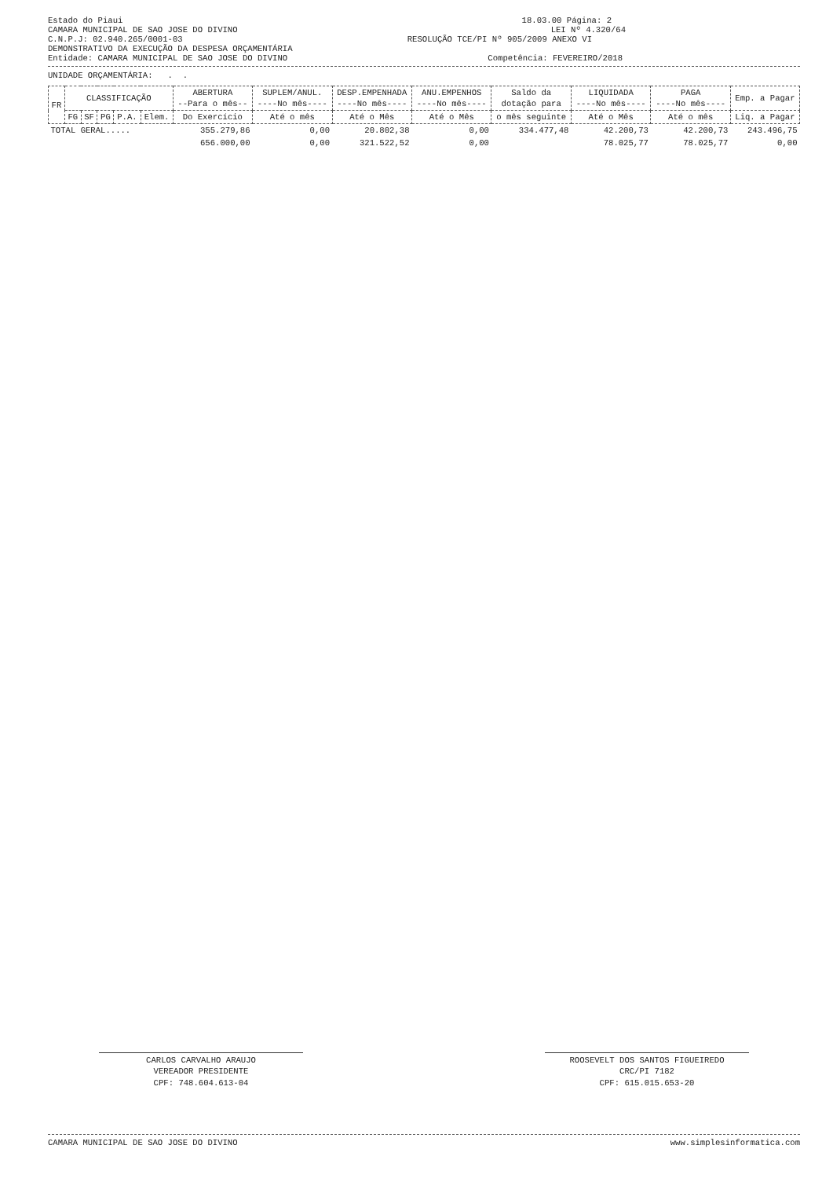Estado do Piaui 18.03.00 Página: 2
CAMARA MUNICIPAL DE SAO JOSE DO DIVINO LEI Nº 4.320/64
C.N.P.J: 02.940.265/0001-03 RESOLUÇÃO TCE/PI Nº 905/2009 ANEXO VI
DEMONSTRATIVO DA EXECUÇÃO DA DESPESA ORÇAMENTÁRIA
Entidade: CAMARA MUNICIPAL DE SAO JOSE DO DIVINO Competência: FEVEREIRO/2018
UNIDADE ORÇAMENTÁRIA: . .
| FR | CLASSIFICAÇÃO | | | | | ABERTURA --Para o mês-- | SUPLEM/ANUL. ----No mês---- | DESP.EMPENHADA ----No mês---- | ANU.EMPENHOS ----No mês---- | Saldo da dotação para | LIQUIDADA ----No mês---- | PAGA ----No mês---- | Emp. a Pagar |
| --- | --- | --- | --- | --- | --- | --- | --- | --- | --- | --- | --- | --- | --- |
| | FG | SF | PG | P.A. | Elem. | Do Exercício | Até o mês | Até o Mês | Até o Mês | o mês seguinte | Até o Mês | Até o mês | Liq. a Pagar |
| TOTAL GERAL..... | | | | | | 355.279,86 | 0,00 | 20.802,38 | 0,00 | 334.477,48 | 42.200,73 | 42.200,73 | 243.496,75 |
| | | | | | | 656.000,00 | 0,00 | 321.522,52 | 0,00 | | 78.025,77 | 78.025,77 | 0,00 |
CARLOS CARVALHO ARAUJO
VEREADOR PRESIDENTE
CPF: 748.604.613-04
ROOSEVELT DOS SANTOS FIGUEIREDO
CRC/PI 7182
CPF: 615.015.653-20
CAMARA MUNICIPAL DE SAO JOSE DO DIVINO www.simplesinformatica.com